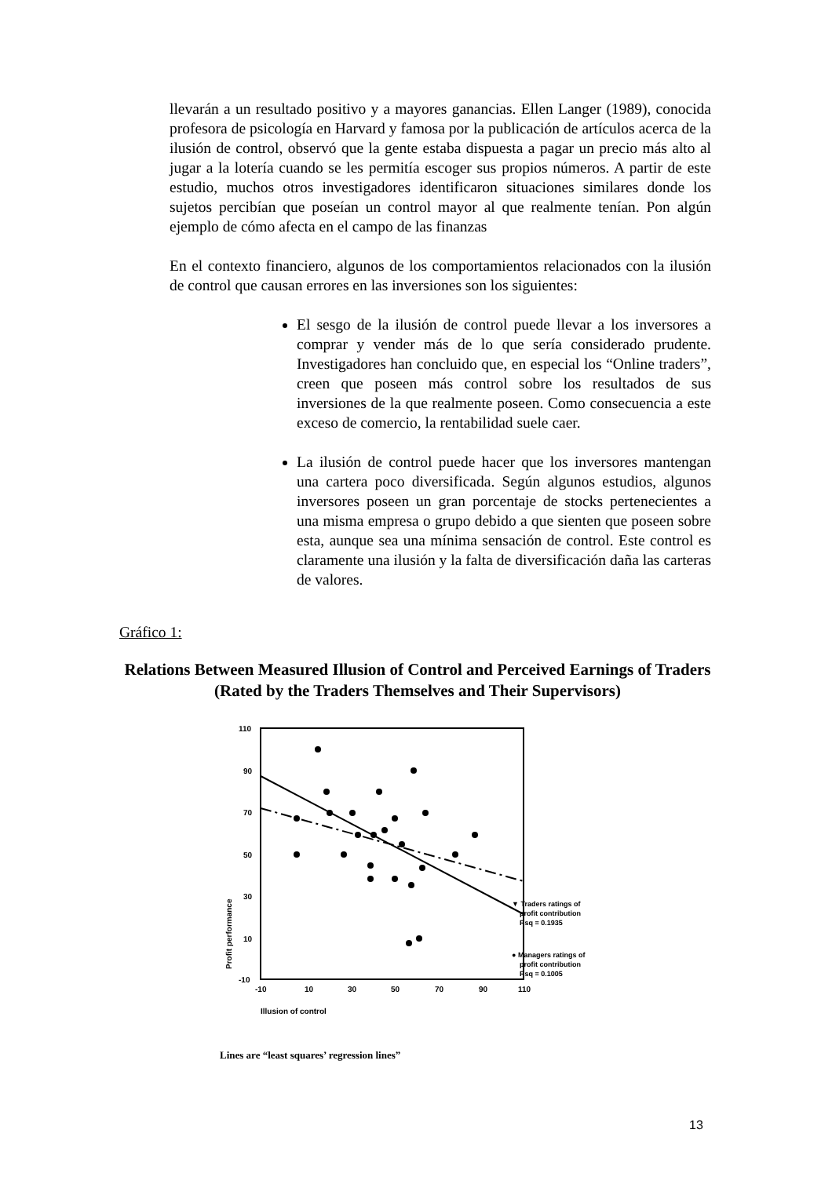llevarán a un resultado positivo y a mayores ganancias. Ellen Langer (1989), conocida profesora de psicología en Harvard y famosa por la publicación de artículos acerca de la ilusión de control, observó que la gente estaba dispuesta a pagar un precio más alto al jugar a la lotería cuando se les permitía escoger sus propios números. A partir de este estudio, muchos otros investigadores identificaron situaciones similares donde los sujetos percibían que poseían un control mayor al que realmente tenían. Pon algún ejemplo de cómo afecta en el campo de las finanzas
En el contexto financiero, algunos de los comportamientos relacionados con la ilusión de control que causan errores en las inversiones son los siguientes:
El sesgo de la ilusión de control puede llevar a los inversores a comprar y vender más de lo que sería considerado prudente. Investigadores han concluido que, en especial los “Online traders”, creen que poseen más control sobre los resultados de sus inversiones de la que realmente poseen. Como consecuencia a este exceso de comercio, la rentabilidad suele caer.
La ilusión de control puede hacer que los inversores mantengan una cartera poco diversificada. Según algunos estudios, algunos inversores poseen un gran porcentaje de stocks pertenecientes a una misma empresa o grupo debido a que sienten que poseen sobre esta, aunque sea una mínima sensación de control. Este control es claramente una ilusión y la falta de diversificación daña las carteras de valores.
Gráfico 1:
Relations Between Measured Illusion of Control and Perceived Earnings of Traders (Rated by the Traders Themselves and Their Supervisors)
110
90
70
50
30
10
-10
-10
10
30
50
70
90
110
Illusion of control
Profit performance
▼ Traders ratings of
profit contribution
Rsq = 0.1935
● Managers ratings of
profit contribution
Rsq = 0.1005
Lines are “least squares’ regression lines”
13